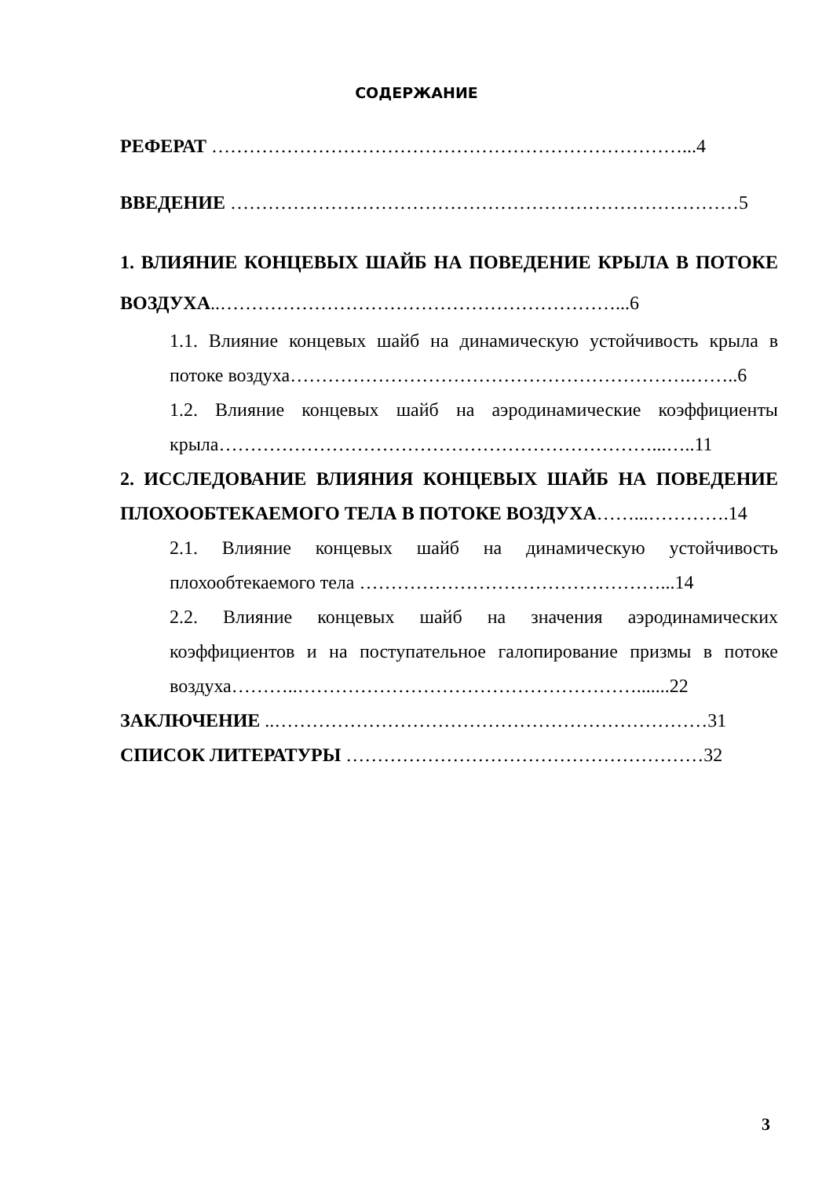СОДЕРЖАНИЕ
РЕФЕРАТ …………………………………………………………………...4
ВВЕДЕНИЕ ………………………………………………………………………5
1. ВЛИЯНИЕ КОНЦЕВЫХ ШАЙБ НА ПОВЕДЕНИЕ КРЫЛА В ПОТОКЕ ВОЗДУХА..………………………………………………………...6
1.1. Влияние концевых шайб на динамическую устойчивость крыла в потоке воздуха……………………………………………………….……..6
1.2. Влияние концевых шайб на аэродинамические коэффициенты крыла……………………………………………………………...…..11
2. ИССЛЕДОВАНИЕ ВЛИЯНИЯ КОНЦЕВЫХ ШАЙБ НА ПОВЕДЕНИЕ ПЛОХООБТЕКАЕМОГО ТЕЛА В ПОТОКЕ ВОЗДУХА……...………….14
2.1. Влияние концевых шайб на динамическую устойчивость плохообтекаемого тела …………………………………………...14
2.2. Влияние концевых шайб на значения аэродинамических коэффициентов и на поступательное галопирование призмы в потоке воздуха………..……………………………………………….......22
ЗАКЛЮЧЕНИЕ ..……………………………………………………………31
СПИСОК ЛИТЕРАТУРЫ …………………………………………………32
3